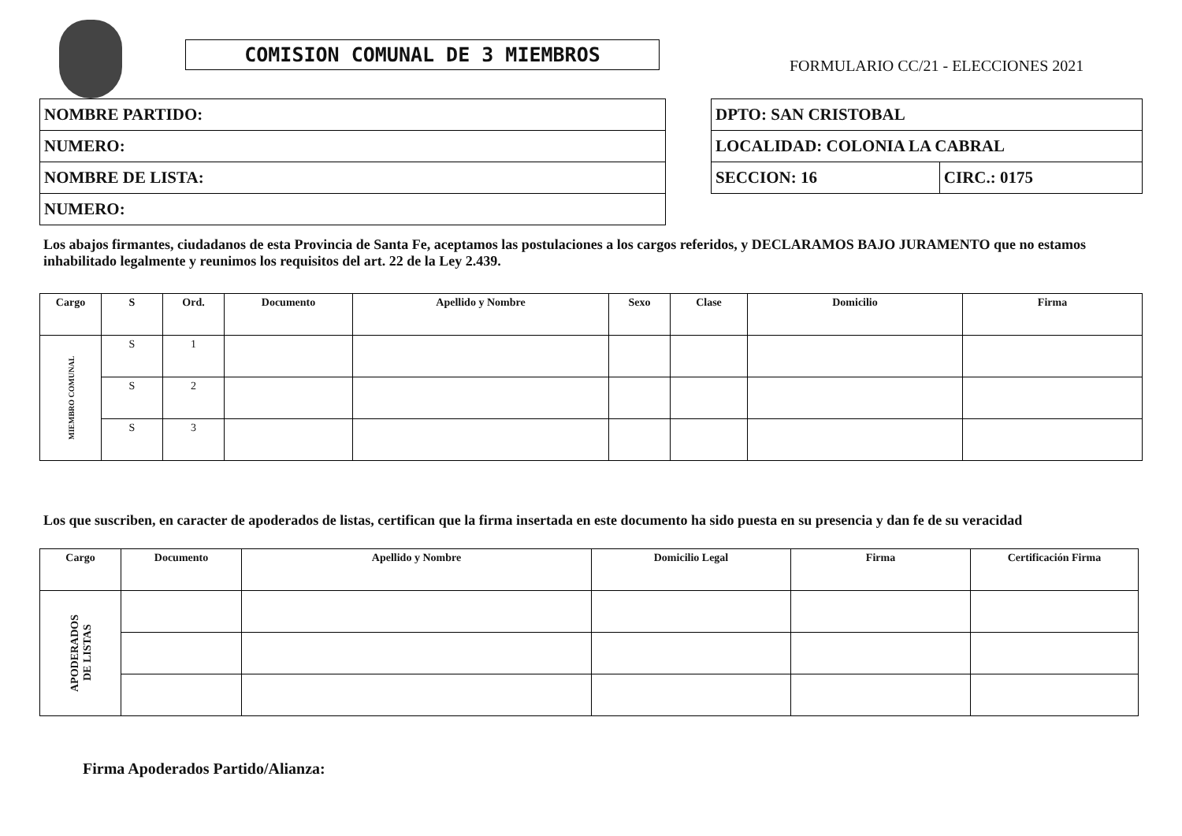COMISION COMUNAL DE 3 MIEMBROS
FORMULARIO CC/21 - ELECCIONES 2021
| NOMBRE PARTIDO: |
| NUMERO: |
| NOMBRE DE LISTA: |
| NUMERO: |
| DPTO: SAN CRISTOBAL | |
| LOCALIDAD: COLONIA LA CABRAL | |
| SECCION: 16 | CIRC.: 0175 |
Los abajos firmantes, ciudadanos de esta Provincia de Santa Fe, aceptamos las postulaciones a los cargos referidos, y DECLARAMOS BAJO JURAMENTO que no estamos inhabilitado legalmente y reunimos los requisitos del art. 22 de la Ley 2.439.
| Cargo | S | Ord. | Documento | Apellido y Nombre | Sexo | Clase | Domicilio | Firma |
| --- | --- | --- | --- | --- | --- | --- | --- | --- |
| MIEMBRO COMUNAL | S | 1 | | | | | | |
| | S | 2 | | | | | | |
| | S | 3 | | | | | | |
Los que suscriben, en caracter de apoderados de listas, certifican que la firma insertada en este documento ha sido puesta en su presencia y dan fe de su veracidad
| Cargo | Documento | Apellido y Nombre | Domicilio Legal | Firma | Certificación Firma |
| --- | --- | --- | --- | --- | --- |
| APODERADOS DE LISTAS | | | | | |
Firma Apoderados Partido/Alianza: